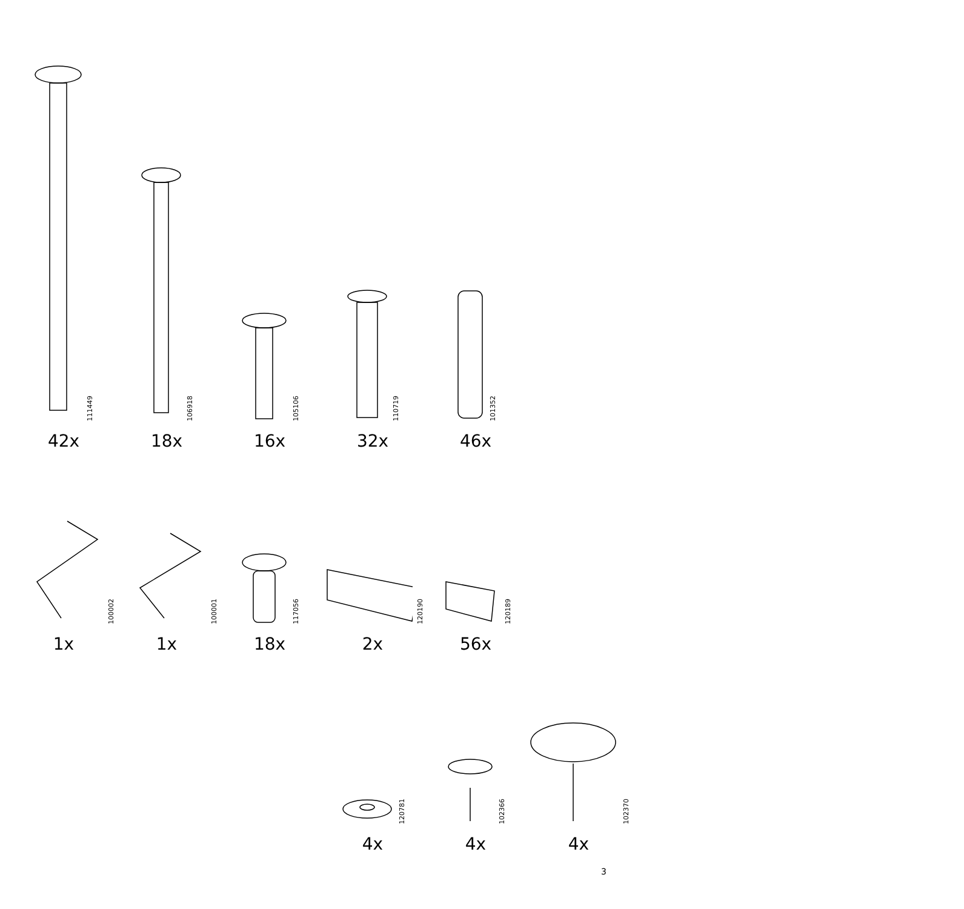111449
42x
106918
18x
105106
16x
110719
32x
101352
46x
100002
1x
100001
1x
117056
18x
120190
2x
120189
56x
120781
4x
102366
4x
102370
4x
3